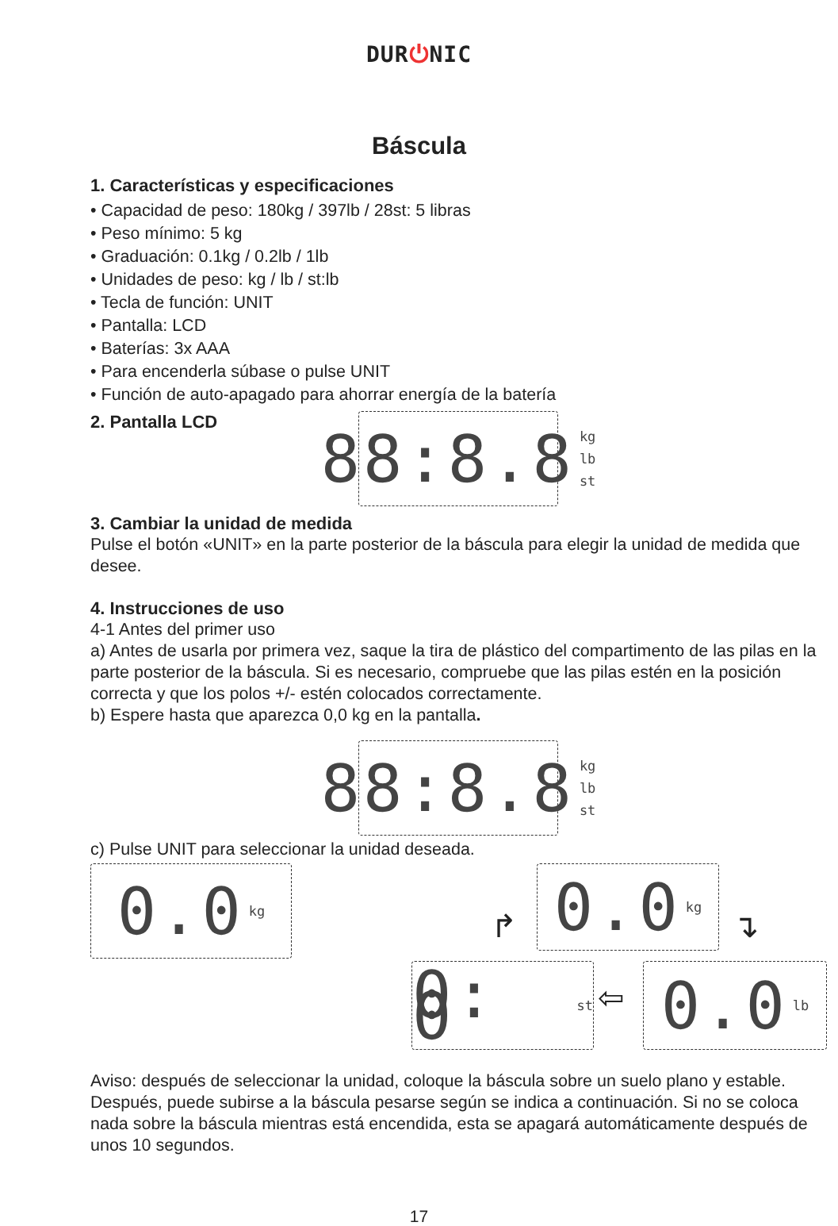DUR⏻NIC
Báscula
1. Características y especificaciones
• Capacidad de peso: 180kg / 397lb / 28st: 5 libras
• Peso mínimo: 5 kg
• Graduación: 0.1kg / 0.2lb / 1lb
• Unidades de peso: kg / lb / st:lb
• Tecla de función: UNIT
• Pantalla: LCD
• Baterías: 3x AAA
• Para encenderla súbase o pulse UNIT
• Función de auto-apagado para ahorrar energía de la batería
2. Pantalla LCD
88:8.8 kg
lb
st
3. Cambiar la unidad de medida
Pulse el botón «UNIT» en la parte posterior de la báscula para elegir la unidad de medida que desee.
4. Instrucciones de uso
4-1 Antes del primer uso
a) Antes de usarla por primera vez, saque la tira de plástico del compartimento de las pilas en la parte posterior de la báscula. Si es necesario, compruebe que las pilas estén en la posición correcta y que los polos +/- estén colocados correctamente.
b) Espere hasta que aparezca 0,0 kg en la pantalla.
88:8.8 kg
lb
st
c) Pulse UNIT para seleccionar la unidad deseada.
0.0 kg 0.0 kg
0: 0 st 0.0 lb
↱ ↴
⇦
Aviso: después de seleccionar la unidad, coloque la báscula sobre un suelo plano y estable. Después, puede subirse a la báscula pesarse según se indica a continuación. Si no se coloca nada sobre la báscula mientras está encendida, esta se apagará automáticamente después de unos 10 segundos.
17